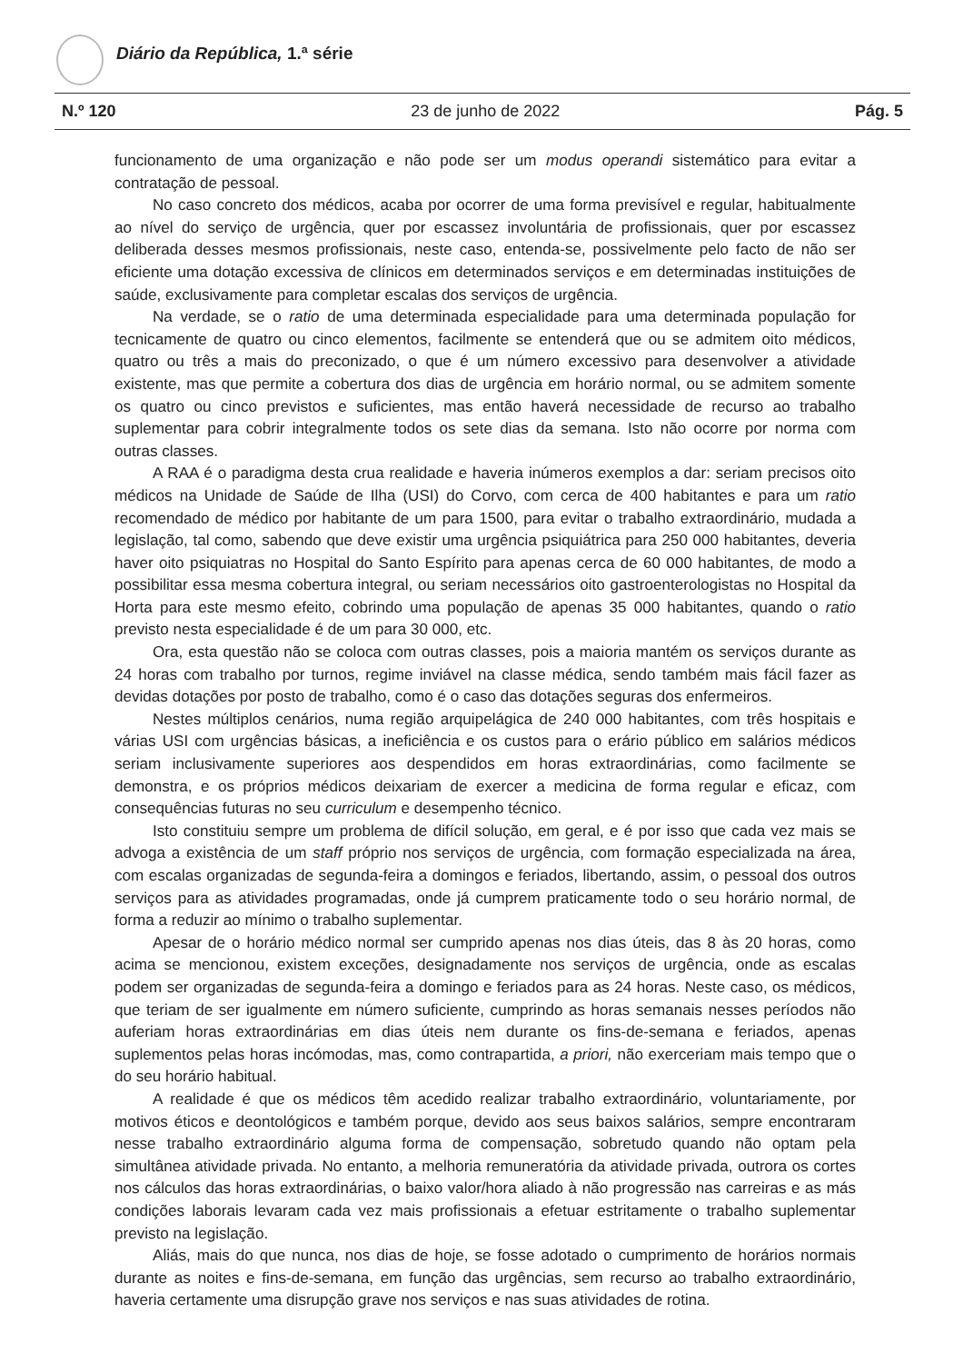Diário da República, 1.ª série
N.º 120 23 de junho de 2022 Pág. 5
funcionamento de uma organização e não pode ser um modus operandi sistemático para evitar a contratação de pessoal.
No caso concreto dos médicos, acaba por ocorrer de uma forma previsível e regular, habitualmente ao nível do serviço de urgência, quer por escassez involuntária de profissionais, quer por escassez deliberada desses mesmos profissionais, neste caso, entenda-se, possivelmente pelo facto de não ser eficiente uma dotação excessiva de clínicos em determinados serviços e em determinadas instituições de saúde, exclusivamente para completar escalas dos serviços de urgência.
Na verdade, se o ratio de uma determinada especialidade para uma determinada população for tecnicamente de quatro ou cinco elementos, facilmente se entenderá que ou se admitem oito médicos, quatro ou três a mais do preconizado, o que é um número excessivo para desenvolver a atividade existente, mas que permite a cobertura dos dias de urgência em horário normal, ou se admitem somente os quatro ou cinco previstos e suficientes, mas então haverá necessidade de recurso ao trabalho suplementar para cobrir integralmente todos os sete dias da semana. Isto não ocorre por norma com outras classes.
A RAA é o paradigma desta crua realidade e haveria inúmeros exemplos a dar: seriam precisos oito médicos na Unidade de Saúde de Ilha (USI) do Corvo, com cerca de 400 habitantes e para um ratio recomendado de médico por habitante de um para 1500, para evitar o trabalho extraordinário, mudada a legislação, tal como, sabendo que deve existir uma urgência psiquiátrica para 250 000 habitantes, deveria haver oito psiquiatras no Hospital do Santo Espírito para apenas cerca de 60 000 habitantes, de modo a possibilitar essa mesma cobertura integral, ou seriam necessários oito gastroenterologistas no Hospital da Horta para este mesmo efeito, cobrindo uma população de apenas 35 000 habitantes, quando o ratio previsto nesta especialidade é de um para 30 000, etc.
Ora, esta questão não se coloca com outras classes, pois a maioria mantém os serviços durante as 24 horas com trabalho por turnos, regime inviável na classe médica, sendo também mais fácil fazer as devidas dotações por posto de trabalho, como é o caso das dotações seguras dos enfermeiros.
Nestes múltiplos cenários, numa região arquipelágica de 240 000 habitantes, com três hospitais e várias USI com urgências básicas, a ineficiência e os custos para o erário público em salários médicos seriam inclusivamente superiores aos despendidos em horas extraordinárias, como facilmente se demonstra, e os próprios médicos deixariam de exercer a medicina de forma regular e eficaz, com consequências futuras no seu curriculum e desempenho técnico.
Isto constituiu sempre um problema de difícil solução, em geral, e é por isso que cada vez mais se advoga a existência de um staff próprio nos serviços de urgência, com formação especializada na área, com escalas organizadas de segunda-feira a domingos e feriados, libertando, assim, o pessoal dos outros serviços para as atividades programadas, onde já cumprem praticamente todo o seu horário normal, de forma a reduzir ao mínimo o trabalho suplementar.
Apesar de o horário médico normal ser cumprido apenas nos dias úteis, das 8 às 20 horas, como acima se mencionou, existem exceções, designadamente nos serviços de urgência, onde as escalas podem ser organizadas de segunda-feira a domingo e feriados para as 24 horas. Neste caso, os médicos, que teriam de ser igualmente em número suficiente, cumprindo as horas semanais nesses períodos não auferiam horas extraordinárias em dias úteis nem durante os fins-de-semana e feriados, apenas suplementos pelas horas incómodas, mas, como contrapartida, a priori, não exerceriam mais tempo que o do seu horário habitual.
A realidade é que os médicos têm acedido realizar trabalho extraordinário, voluntariamente, por motivos éticos e deontológicos e também porque, devido aos seus baixos salários, sempre encontraram nesse trabalho extraordinário alguma forma de compensação, sobretudo quando não optam pela simultânea atividade privada. No entanto, a melhoria remuneratória da atividade privada, outrora os cortes nos cálculos das horas extraordinárias, o baixo valor/hora aliado à não progressão nas carreiras e as más condições laborais levaram cada vez mais profissionais a efetuar estritamente o trabalho suplementar previsto na legislação.
Aliás, mais do que nunca, nos dias de hoje, se fosse adotado o cumprimento de horários normais durante as noites e fins-de-semana, em função das urgências, sem recurso ao trabalho extraordinário, haveria certamente uma disrupção grave nos serviços e nas suas atividades de rotina.